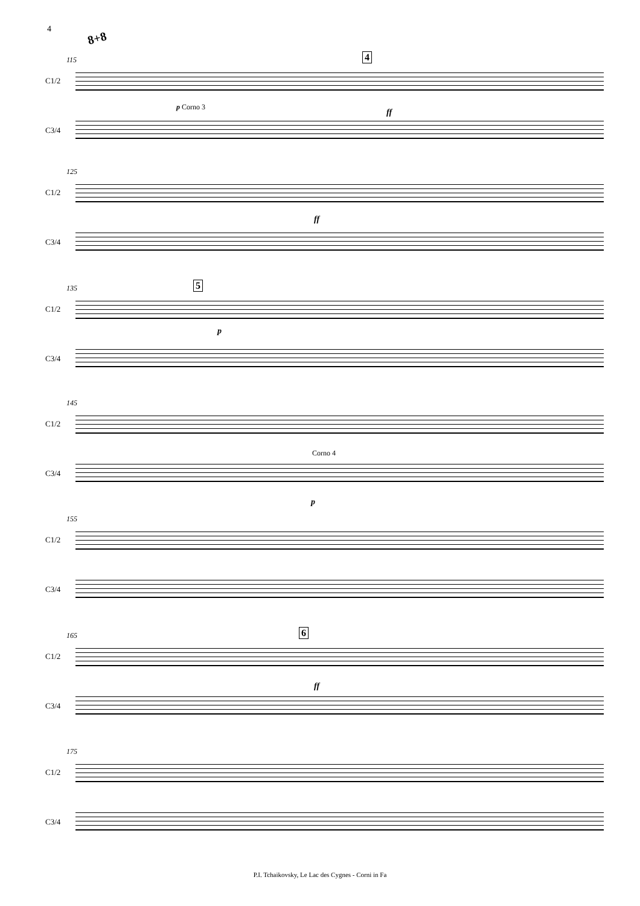4
8+8
115 4
C1/2
C3/4
p Corno 3
ff
125
C1/2
C3/4
ff
135 5
C1/2
C3/4
p
145
C1/2
C3/4
Corno 4
p
155
C1/2
C3/4
165 6
C1/2
C3/4
ff
175
C1/2
C3/4
P.I. Tchaikovsky, Le Lac des Cygnes - Corni in Fa